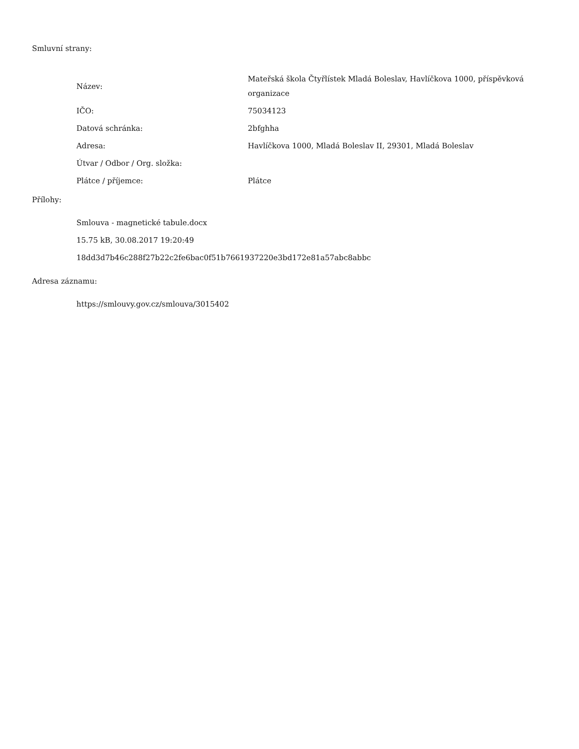Smluvní strany:
| Název: | Mateřská škola Čtyřlístek Mladá Boleslav, Havlíčkova 1000, příspěvková organizace |
| IČO: | 75034123 |
| Datová schránka: | 2bfghha |
| Adresa: | Havlíčkova 1000, Mladá Boleslav II, 29301, Mladá Boleslav |
| Útvar / Odbor / Org. složka: | |
| Plátce / příjemce: | Plátce |
Přílohy:
Smlouva - magnetické tabule.docx
15.75 kB, 30.08.2017 19:20:49
18dd3d7b46c288f27b22c2fe6bac0f51b7661937220e3bd172e81a57abc8abbc
Adresa záznamu:
https://smlouvy.gov.cz/smlouva/3015402